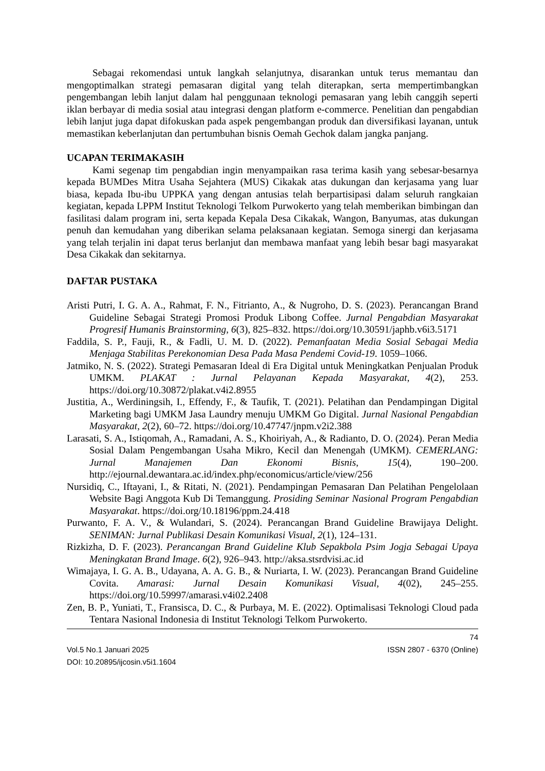Sebagai rekomendasi untuk langkah selanjutnya, disarankan untuk terus memantau dan mengoptimalkan strategi pemasaran digital yang telah diterapkan, serta mempertimbangkan pengembangan lebih lanjut dalam hal penggunaan teknologi pemasaran yang lebih canggih seperti iklan berbayar di media sosial atau integrasi dengan platform e-commerce. Penelitian dan pengabdian lebih lanjut juga dapat difokuskan pada aspek pengembangan produk dan diversifikasi layanan, untuk memastikan keberlanjutan dan pertumbuhan bisnis Oemah Gechok dalam jangka panjang.
UCAPAN TERIMAKASIH
Kami segenap tim pengabdian ingin menyampaikan rasa terima kasih yang sebesar-besarnya kepada BUMDes Mitra Usaha Sejahtera (MUS) Cikakak atas dukungan dan kerjasama yang luar biasa, kepada Ibu-ibu UPPKA yang dengan antusias telah berpartisipasi dalam seluruh rangkaian kegiatan, kepada LPPM Institut Teknologi Telkom Purwokerto yang telah memberikan bimbingan dan fasilitasi dalam program ini, serta kepada Kepala Desa Cikakak, Wangon, Banyumas, atas dukungan penuh dan kemudahan yang diberikan selama pelaksanaan kegiatan. Semoga sinergi dan kerjasama yang telah terjalin ini dapat terus berlanjut dan membawa manfaat yang lebih besar bagi masyarakat Desa Cikakak dan sekitarnya.
DAFTAR PUSTAKA
Aristi Putri, I. G. A. A., Rahmat, F. N., Fitrianto, A., & Nugroho, D. S. (2023). Perancangan Brand Guideline Sebagai Strategi Promosi Produk Libong Coffee. Jurnal Pengabdian Masyarakat Progresif Humanis Brainstorming, 6(3), 825–832. https://doi.org/10.30591/japhb.v6i3.5171
Faddila, S. P., Fauji, R., & Fadli, U. M. D. (2022). Pemanfaatan Media Sosial Sebagai Media Menjaga Stabilitas Perekonomian Desa Pada Masa Pendemi Covid-19. 1059–1066.
Jatmiko, N. S. (2022). Strategi Pemasaran Ideal di Era Digital untuk Meningkatkan Penjualan Produk UMKM. PLAKAT : Jurnal Pelayanan Kepada Masyarakat, 4(2), 253. https://doi.org/10.30872/plakat.v4i2.8955
Justitia, A., Werdiningsih, I., Effendy, F., & Taufik, T. (2021). Pelatihan dan Pendampingan Digital Marketing bagi UMKM Jasa Laundry menuju UMKM Go Digital. Jurnal Nasional Pengabdian Masyarakat, 2(2), 60–72. https://doi.org/10.47747/jnpm.v2i2.388
Larasati, S. A., Istiqomah, A., Ramadani, A. S., Khoiriyah, A., & Radianto, D. O. (2024). Peran Media Sosial Dalam Pengembangan Usaha Mikro, Kecil dan Menengah (UMKM). CEMERLANG: Jurnal Manajemen Dan Ekonomi Bisnis, 15(4), 190–200. http://ejournal.dewantara.ac.id/index.php/economicus/article/view/256
Nursidiq, C., Iftayani, I., & Ritati, N. (2021). Pendampingan Pemasaran Dan Pelatihan Pengelolaan Website Bagi Anggota Kub Di Temanggung. Prosiding Seminar Nasional Program Pengabdian Masyarakat. https://doi.org/10.18196/ppm.24.418
Purwanto, F. A. V., & Wulandari, S. (2024). Perancangan Brand Guideline Brawijaya Delight. SENIMAN: Jurnal Publikasi Desain Komunikasi Visual, 2(1), 124–131.
Rizkizha, D. F. (2023). Perancangan Brand Guideline Klub Sepakbola Psim Jogja Sebagai Upaya Meningkatan Brand Image. 6(2), 926–943. http://aksa.stsrdvisi.ac.id
Wimajaya, I. G. A. B., Udayana, A. A. G. B., & Nuriarta, I. W. (2023). Perancangan Brand Guideline Covita. Amarasi: Jurnal Desain Komunikasi Visual, 4(02), 245–255. https://doi.org/10.59997/amarasi.v4i02.2408
Zen, B. P., Yuniati, T., Fransisca, D. C., & Purbaya, M. E. (2022). Optimalisasi Teknologi Cloud pada Tentara Nasional Indonesia di Institut Teknologi Telkom Purwokerto.
74
Vol.5 No.1 Januari 2025 ISSN 2807 - 6370 (Online)
DOI: 10.20895/ijcosin.v5i1.1604